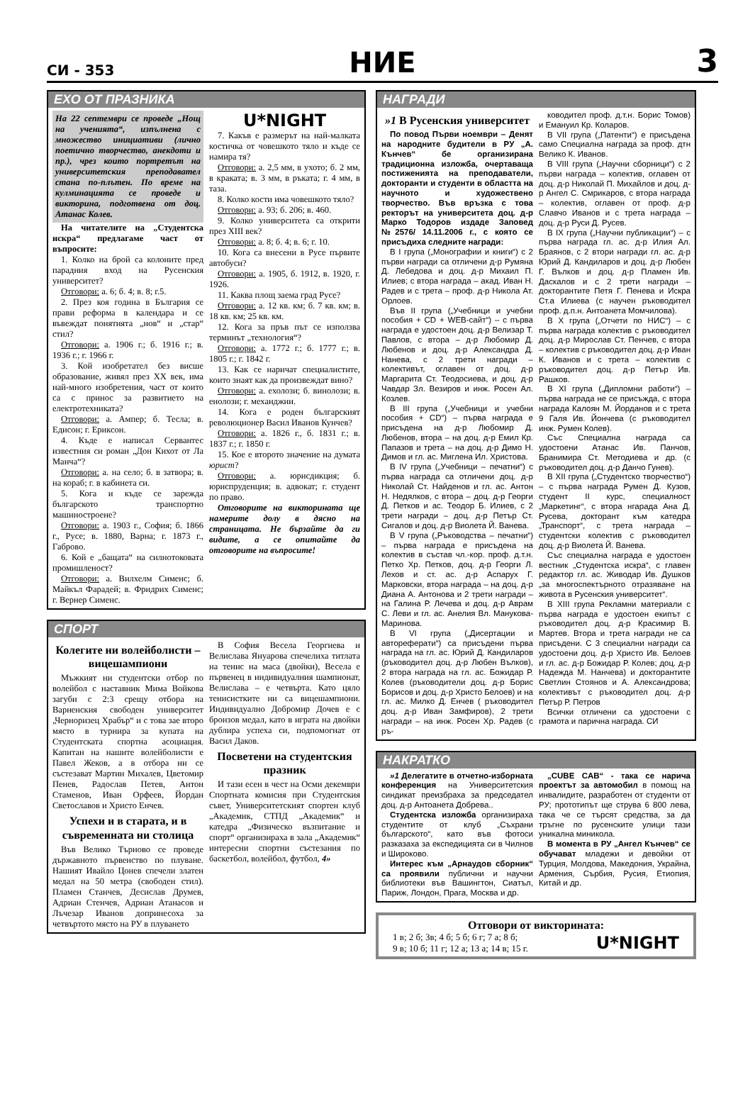СИ - 353
НИЕ
3
ЕХО ОТ ПРАЗНИКА
На 22 септември се проведе „Нощ на ученията“, изпълнена с множество инициативи (лично поетично творчество, анекдоти и пр.), чрез които портретът на университетския преподавател стана по-плътен. По време на кулминацията се проведе и викторина, подготвена от доц. Атанас Колев.
На читателите на „Студентска искра“ предлагаме част от въпросите:
1. Колко на брой са колоните пред парадния вход на Русенския университет?
Отговори: а. 6; б. 4; в. 8; г.5.
2. През коя година в България се прави реформа в календара и се въвеждат понятията „нов“ и „стар“ стил?
Отговори: а. 1906 г.; б. 1916 г.; в. 1936 г.; г. 1966 г.
3. Кой изобретател без висше образование, живял през XX век, има най-много изобретения, част от които са с принос за развитието на електротехниката?
Отговори: а. Ампер; б. Тесла; в. Едисон; г. Ериксон.
4. Къде е написал Сервантес известния си роман „Дон Кихот от Ла Манча“?
Отговори: а. на село; б. в затвора; в. на кораб; г. в кабинета си.
5. Кога и къде се зарежда българското транспортно машиностроене?
Отговори: а. 1903 г., София; б. 1866 г., Русе; в. 1880, Варна; г. 1873 г., Габрово.
6. Кой е „бащата“ на силнотоковата промишленост?
Отговори: а. Вилхелм Сименс; б. Майкъл Фарадей; в. Фридрих Сименс; г. Вернер Сименс.
U*NIGHT
7. Какъв е размерът на най-малката костичка от човешкото тяло и къде се намира тя?
Отговори: а. 2,5 мм, в ухото; б. 2 мм, в краката; в. 3 мм, в ръката; г. 4 мм, в таза.
8. Колко кости има човешкото тяло?
Отговори: а. 93; б. 206; в. 460.
9. Колко университета са открити през XIII век?
Отговори: а. 8; б. 4; в. 6; г. 10.
10. Кога са внесени в Русе първите автобуси?
Отговори: а. 1905, б. 1912, в. 1920, г. 1926.
11. Каква площ заема град Русе?
Отговори: а. 12 кв. км; б. 7 кв. км; в. 18 кв. км; 25 кв. км.
12. Кога за пръв път се използва терминът „технология“?
Отговори: а. 1772 г.; б. 1777 г.; в. 1805 г.; г. 1842 г.
13. Как се наричат специалистите, които знаят как да произвеждат вино?
Отговори: а. ехолози; б. винолози; в. енолози; г. механджии.
14. Кога е роден българският революционер Васил Иванов Кунчев?
Отговори: а. 1826 г., б. 1831 г.; в. 1837 г.; г. 1850 г.
15. Кое е второто значение на думата юрист?
Отговори: а. юрисдикция; б. юриспруденция; в. адвокат; г. студент по право.
Отговорите на викторината ще намерите долу в дясно на страницата. Не бързайте да ги видите, а се опитайте да отговорите на въпросите!
СПОРТ
Колегите ни волейболисти – вицешампиони
Мъжкият ни студентски отбор по волейбол с наставник Мима Войкова загуби с 2:3 срещу отбора на Варненския свободен университет „Черноризец Храбър“ и с това зае второ място в турнира за купата на Студентската спортна асоциация. Капитан на нашите волейболисти е Павел Жеков, а в отбора ни се състезават Мартин Михалев, Цветомир Пенев, Радослав Петев, Антон Стаменов, Иван Орфеев, Йордан Светославов и Христо Енчев.
Успехи и в старата, и в съвременната ни столица
Във Велико Търново се проведе държавното първенство по плуване. Нашият Ивайло Цонев спечели златен медал на 50 метра (свободен стил). Пламен Станчев, Десислав Друмев, Адриан Стенчев, Адриан Атанасов и Лъчезар Иванов допринесоха за четвъртото място на РУ в плуването
В София Весела Георгиева и Велислава Януарова спечелиха титлата на тенис на маса (двойки), Весела е първенец в индивидуалния шампионат, Велислава – е четвърта. Като цяло тенисистките ни са вицешампиони. Индивидуално Добромир Дочев е с бронзов медал, като в играта на двойки дублира успеха си, подпомогнат от Васил Даков.
Посветени на студентския празник
И тази есен в чест на Осми декември Спортната комисия при Студентския съвет, Университетският спортен клуб „Академик, СТПД „Академик“ и катедра „Физическо възпитание и спорт“ организираха в зала „Академик“ интересни спортни състезания по баскетбол, волейбол, футбол, 4»
НАГРАДИ
»1 В Русенския университет
По повод Първи ноември – Денят на народните будители в РУ „А. Кънчев“ бе организирана традиционна изложба, очертаваща постиженията на преподаватели, докторанти и студенти в областта на научното и художествено творчество. Във връзка с това ректорът на университета доц. д-р Марко Тодоров издаде Заповед №2576/ 14.11.2006 г., с която се присъдиха следните награди:
В I група („Монографии и книги“) с 2 първи награди са отличени д-р Румяна Д. Лебедова и доц. д-р Михаил П. Илиев; с втора награда – акад. Иван Н. Радев и с трета – проф. д-р Никола Ат. Орлоев.
Във II група („Учебници и учебни пособия + CD + WEB-сайт“) – с първа награда е удостоен доц. д-р Велизар Т. Павлов, с втора – д-р Любомир Д. Любенов и доц. д-р Александра Д. Нанева, с 2 трети награди – колективът, оглавен от доц. д-р Маргарита Ст. Теодосиева, и доц. д-р Чавдар Зл. Везиров и инж. Росен Ал. Козлев.
В III група („Учебници и учебни пособия + CD“) – първа награда е присъдена на д-р Любомир Д. Любенов, втора – на доц. д-р Емил Кр. Папазов и трета – на доц. д-р Димо Н. Димов и гл. ас. Миглена Ил. Христова.
В IV група („Учебници – печатни“) с първа награда са отличени доц. д-р Николай Ст. Найденов и гл. ас. Антон Н. Недялков, с втора – доц. д-р Георги Д. Петков и ас. Теодор Б. Илиев, с 2 трети награди – доц. д-р Петър Ст. Сигалов и доц. д-р Виолета Й. Ванева.
В V група („Ръководства – печатни“) – първа награда е присъдена на колектив в състав чл.-кор. проф. д.т.н. Петко Хр. Петков, доц. д-р Георги Л. Лехов и ст. ас. д-р Аспарух Г. Марковски, втора награда – на доц. д-р Диана А. Антонова и 2 трети награди – на Галина Р. Лечева и доц. д-р Аврам С. Леви и гл. ас. Анелия Вл. Манукова-Маринова.
В VI група („Дисертации и автореферати“) са присъдени първа награда на гл. ас. Юрий Д. Кандиларов (ръководител доц. д-р Любен Вълков), 2 втора награда на гл. ас. Божидар Р. Колев (ръководители доц. д-р Борис Борисов и доц. д-р Христо Белоев) и на гл. ас. Милко Д. Енчев ( ръководител доц. д-р Иван Замфиров), 2 трети награди – на инж. Росен Хр. Радев (с ръ-
ководител проф. д.т.н. Борис Томов) и Емануил Кр. Коларов.
В VII група („Патенти“) е присъдена само Специална награда за проф. дтн Велико К. Иванов.
В VIII група („Научни сборници“) с 2 първи награда – колектив, оглавен от доц. д-р Николай П. Михайлов и доц. д-р Ангел С. Смрикаров, с втора награда – колектив, оглавен от проф. д-р Славчо Иванов и с трета награда – доц. д-р Руси Д. Русев.
В IX група („Научни публикации“) – с първа награда гл. ас. д-р Илия Ал. Браянов, с 2 втори награди гл. ас. д-р Юрий Д. Кандиларов и доц. д-р Любен Г. Вълков и доц. д-р Пламен Ив. Даскалов и с 2 трети награди – докторантите Петя Г. Пенева и Искра Ст.а Илиева (с научен ръководител проф. д.п.н. Антоанета Момчилова).
В X група („Отчети по НИС“) – с първа награда колектив с ръководител доц. д-р Мирослав Ст. Пенчев, с втора – колектив с ръководител доц. д-р Иван К. Иванов и с трета – колектив с ръководител доц. д-р Петър Ив. Рашков.
В XI група („Дипломни работи“) – първа награда не се присъжда, с втора награда Калоян М. Йорданов и с трета 9 Галя Ив. Йончева (с ръководител инж. Румен Колев).
Със Специална награда са удостоени Атанас Ив. Панчов, Бранимира Ст. Методиева и др. (с ръководител доц. д-р Данчо Гунев).
В XII група („Студентско творчество“) – с първа награда Румен Д. Кузов, студент II курс, специалност „Маркетинг“, с втора нгарада Ана Д. Русева, докторант към катедра „Транспорт“, с трета награда – студентски колектив с ръководител доц. д-р Виолета Й. Ванева.
Със специална награда е удостоен вестник „Студентска искра“, с главен редактор гл. ас. Живодар Ив. Душков „за многоспектърното отразяване на живота в Русенския университет“.
В XIII група Рекламни материали с първа награда е удостоен екипът с ръководител доц. д-р Красимир В. Мартев. Втора и трета награди не са присъдени. С 3 специални награди са удостоени доц. д-р Христо Ив. Белоев и гл. ас. д-р Божидар Р. Колев; доц. д-р Надежда М. Нанчева) и докторантите Светлин Стоянов и А. Александрова; колективът с ръководител доц. д-р Петър Р. Петров
Всички отличени са удостоени с грамота и парична награда. СИ
НАКРАТКО
»1 Делегатите в отчетно-изборната конференция на Университетския синдикат преизбраха за председател доц. д-р Антоанета Добрева..
Студентска изложба организираха студентите от клуб „Съхрани българското“, като във фотоси разказаха за експедицията си в Чилнов и Широково.
Интерес към „Арнаудов сборник“ са проявили публични и научни библиотеки във Вашингтон, Сиатъл, Париж, Лондон, Прага, Москва и др.
„CUBE CAB“ - така се нарича проектът за автомобил в помощ на инвалидите, разработен от студенти от РУ; прототипът ще струва 6 800 лева, така че се търсят средства, за да тръгне по русенските улици тази уникална миникола.
В момента в РУ „Ангел Кънчев“ се обучават младежи и девойки от Турция, Молдова, Македония, Украйна, Армения, Сърбия, Русия, Етиопия, Китай и др.
Отговори от викторината:
1 в; 2 б; 3в; 4 б; 5 б; 6 г; 7 а; 8 б;
9 в; 10 б; 11 г; 12 а; 13 а; 14 в; 15 г.
U*NIGHT